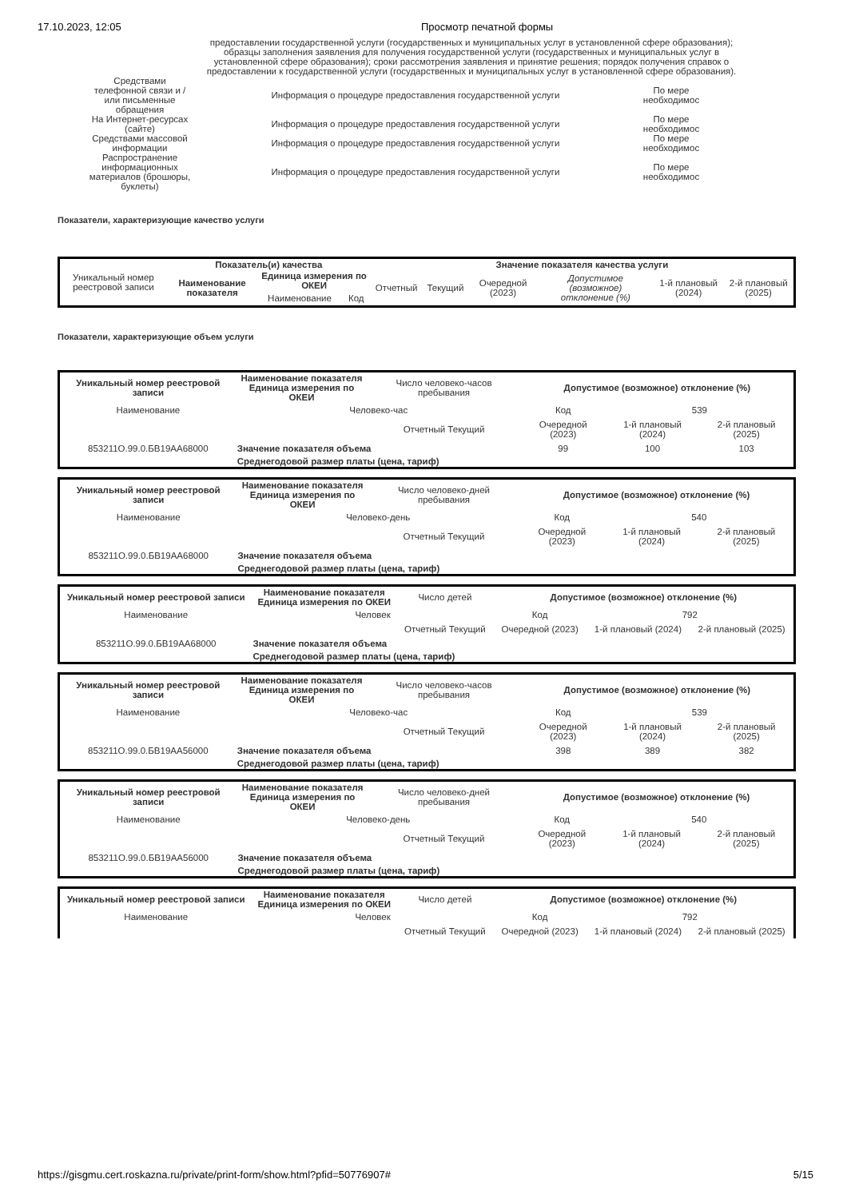17.10.2023, 12:05 Просмотр печатной формы
предоставлении государственной услуги (государственных и муниципальных услуг в установленной сфере образования); образцы заполнения заявления для получения государственной услуги (государственных и муниципальных услуг в установленной сфере образования); сроки рассмотрения заявления и принятие решения; порядок получения справок о предоставлении к государственной услуги (государственных и муниципальных услуг в установленной сфере образования).
| Средствами телефонной связи и / или письменные обращения | Информация о процедуре предоставления государственной услуги | По мере необходимос |
| На Интернет-ресурсах (сайте) | Информация о процедуре предоставления государственной услуги | По мере необходимос |
| Средствами массовой информации | Информация о процедуре предоставления государственной услуги | По мере необходимос |
| Распространение информационных материалов (брошюры, буклеты) | Информация о процедуре предоставления государственной услуги | По мере необходимос |
Показатели, характеризующие качество услуги
| Уникальный номер реестровой записи | Показатель(и) качества | | | Значение показателя качества услуги | | | | | |
| | Наименование показателя | Единица измерения по ОКЕИ | | Отчетный | Текущий | Очередной (2023) | Допустимое (возможное) отклонение (%) | 1-й плановый (2024) | 2-й плановый (2025) |
| | | Наименование | Код | | | | | | |
Показатели, характеризующие объем услуги
| Уникальный номер реестровой записи | Наименование показателя Единица измерения по ОКЕИ | Число человеко-часов пребывания | Допустимое (возможное) отклонение (%) | | |
| Наименование | Человеко-час | | Код | 539 | |
| | | Отчетный Текущий | Очередной (2023) | 1-й плановый (2024) | 2-й плановый (2025) |
| 853211О.99.0.БВ19АА68000 | Значение показателя объема | | 99 | 100 | 103 |
| | Среднегодовой размер платы (цена, тариф) | | | | |
| Уникальный номер реестровой записи | Наименование показателя Единица измерения по ОКЕИ | Число человеко-дней пребывания | Допустимое (возможное) отклонение (%) | | |
| Наименование | Человеко-день | | Код | 540 | |
| | | Отчетный Текущий | Очередной (2023) | 1-й плановый (2024) | 2-й плановый (2025) |
| 853211О.99.0.БВ19АА68000 | Значение показателя объема | | | | |
| | Среднегодовой размер платы (цена, тариф) | | | | |
| Уникальный номер реестровой записи | Наименование показателя Единица измерения по ОКЕИ | Число детей | Допустимое (возможное) отклонение (%) | | |
| Наименование | Человек | | Код | 792 | |
| | | Отчетный Текущий | Очередной (2023) | 1-й плановый (2024) | 2-й плановый (2025) |
| 853211О.99.0.БВ19АА68000 | Значение показателя объема | | | | |
| | Среднегодовой размер платы (цена, тариф) | | | | |
| Уникальный номер реестровой записи | Наименование показателя Единица измерения по ОКЕИ | Число человеко-часов пребывания | Допустимое (возможное) отклонение (%) | | |
| Наименование | Человеко-час | | Код | 539 | |
| | | Отчетный Текущий | Очередной (2023) | 1-й плановый (2024) | 2-й плановый (2025) |
| 853211О.99.0.БВ19АА56000 | Значение показателя объема | | 398 | 389 | 382 |
| | Среднегодовой размер платы (цена, тариф) | | | | |
| Уникальный номер реестровой записи | Наименование показателя Единица измерения по ОКЕИ | Число человеко-дней пребывания | Допустимое (возможное) отклонение (%) | | |
| Наименование | Человеко-день | | Код | 540 | |
| | | Отчетный Текущий | Очередной (2023) | 1-й плановый (2024) | 2-й плановый (2025) |
| 853211О.99.0.БВ19АА56000 | Значение показателя объема | | | | |
| | Среднегодовой размер платы (цена, тариф) | | | | |
| Уникальный номер реестровой записи | Наименование показателя Единица измерения по ОКЕИ | Число детей | Допустимое (возможное) отклонение (%) | | |
| Наименование | Человек | | Код | 792 | |
| | | Отчетный Текущий | Очередной (2023) | 1-й плановый (2024) | 2-й плановый (2025) |
https://gisgmu.cert.roskazna.ru/private/print-form/show.html?pfid=50776907# 5/15